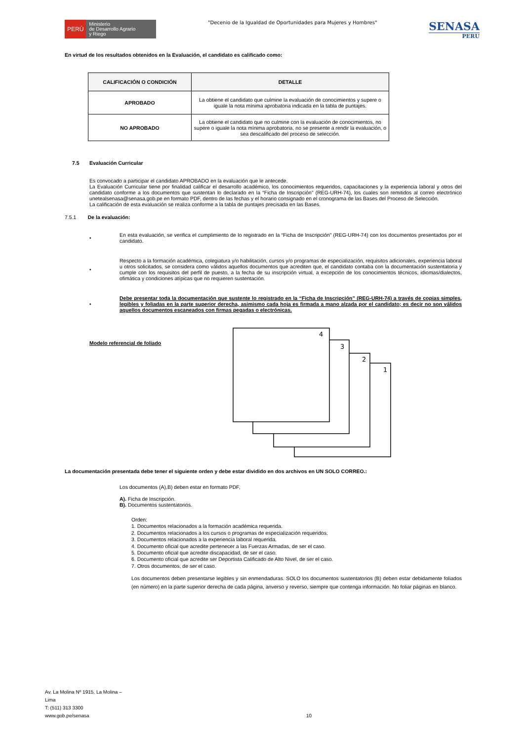PERÚ
Ministerio
de Desarrollo Agrario
y Riego
"Decenio de la Igualdad de Oportunidades para Mujeres y Hombres"
SENASA
PERU
En virtud de los resultados obtenidos en la Evaluación, el candidato es calificado como:
| CALIFICACIÓN O CONDICIÓN | DETALLE |
| --- | --- |
| APROBADO | La obtiene el candidato que culmine la evaluación de conocimientos y supere o iguale la nota mínima aprobatoria indicada en la tabla de puntajes. |
| NO APROBADO | La obtiene el candidato que no culmine con la evaluación de conocimientos, no supere o iguale la nota mínima aprobatoria, no se presente a rendir la evaluación, o sea descalificado del proceso de selección. |
7.5 Evaluación Curricular
Es convocado a participar el candidato APROBADO en la evaluación que le antecede.
La Evaluación Curricular tiene por finalidad calificar el desarrollo académico, los conocimientos requeridos, capacitaciones y la experiencia laboral y otros del candidato conforme a los documentos que sustentan lo declarado en la “Ficha de Inscripción” (REG-URH-74), los cuales son remitidos al correo electrónico unetealsenasa@senasa.gob.pe en formato PDF, dentro de las fechas y el horario consignado en el cronograma de las Bases del Proceso de Selección.
La calificación de esta evaluación se realiza conforme a la tabla de puntajes precisada en las Bases.
7.5.1 De la evaluación:
•
En esta evaluación, se verifica el cumplimiento de lo registrado en la “Ficha de Inscripción” (REG-URH-74) con los documentos presentados por el candidato.
•
Respecto a la formación académica, colegiatura y/o habilitación, cursos y/o programas de especialización, requisitos adicionales, experiencia laboral u otros solicitados, se considera como válidos aquellos documentos que acrediten que, el candidato contaba con la documentación sustentatoria y cumple con los requisitos del perfil de puesto, a la fecha de su inscripción virtual, a excepción de los conocimientos técnicos, idiomas/dialectos, ofimática y condiciones atípicas que no requieren sustentación.
•
Debe presentar toda la documentación que sustente lo registrado en la “Ficha de Inscripción” (REG-URH-74) a través de copias simples, legibles y foliadas en la parte superior derecha, asimismo cada hoja es firmada a mano alzada por el candidato; es decir no son válidos aquellos documentos escaneados con firmas pegadas o electrónicas.
Modelo referencial de foliado
1
2
3
4
La documentación presentada debe tener el siguiente orden y debe estar dividido en dos archivos en UN SOLO CORREO.:
Los documentos (A),B) deben estar en formato PDF,
A). Ficha de Inscripción.
B). Documentos sustentatorios.
Orden:
1. Documentos relacionados a la formación académica requerida.
2. Documentos relacionados a los cursos o programas de especialización requeridos.
3. Documentos relacionados a la experiencia laboral requerida.
4. Documento oficial que acredite pertenecer a las Fuerzas Armadas, de ser el caso.
5. Documento oficial que acredite discapacidad, de ser el caso.
6. Documento oficial que acredite ser Deportista Calificado de Alto Nivel, de ser el caso.
7. Otros documentos, de ser el caso.
Los documentos deben presentarse legibles y sin enmendaduras. SOLO los documentos sustentatorios (B) deben estar debidamente foliados (en número) en la parte superior derecha de cada página, anverso y reverso, siempre que contenga información. No foliar páginas en blanco.
Av. La Molina Nº 1915, La Molina –
Lima
T: (511) 313 3300
www.gob.pe/senasa
10